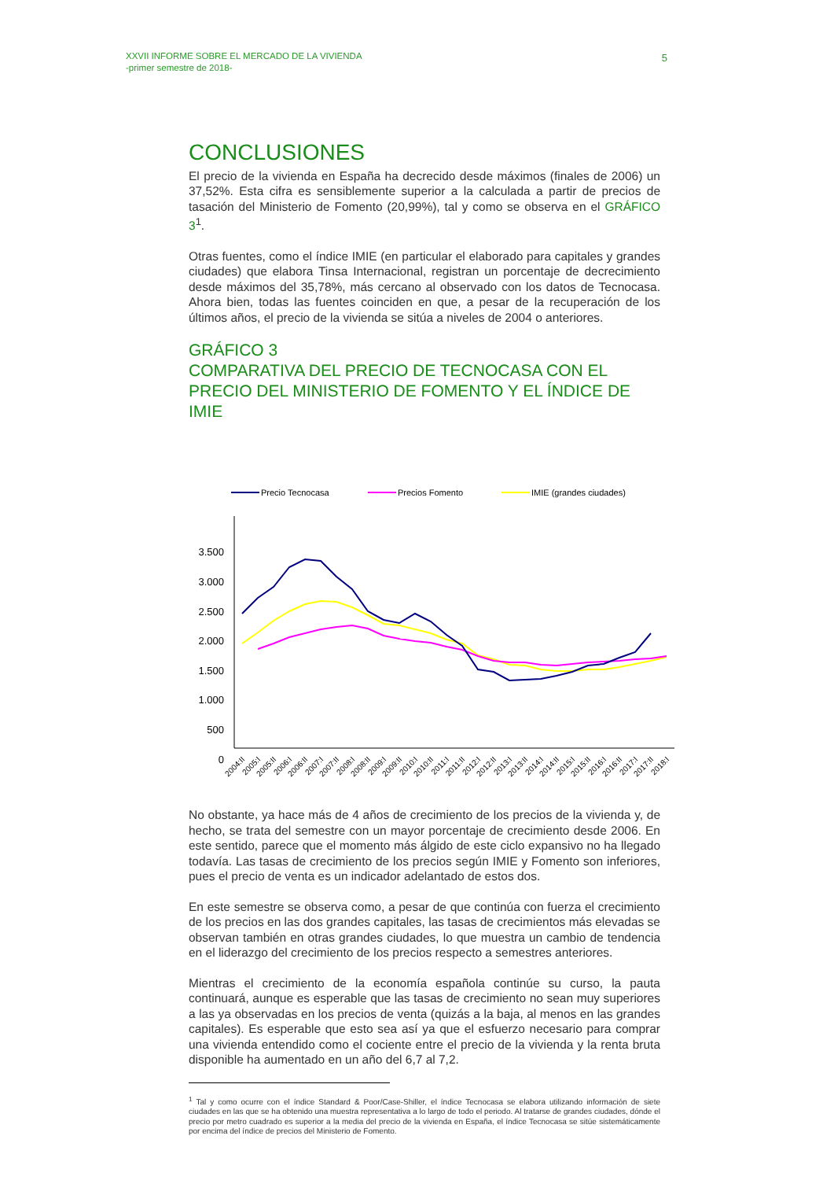XXVII INFORME SOBRE EL MERCADO DE LA VIVIENDA
-primer semestre de 2018-
5
CONCLUSIONES
El precio de la vivienda en España ha decrecido desde máximos (finales de 2006) un 37,52%. Esta cifra es sensiblemente superior a la calculada a partir de precios de tasación del Ministerio de Fomento (20,99%), tal y como se observa en el GRÁFICO 3<sup>1</sup>.
Otras fuentes, como el índice IMIE (en particular el elaborado para capitales y grandes ciudades) que elabora Tinsa Internacional, registran un porcentaje de decrecimiento desde máximos del 35,78%, más cercano al observado con los datos de Tecnocasa. Ahora bien, todas las fuentes coinciden en que, a pesar de la recuperación de los últimos años, el precio de la vivienda se sitúa a niveles de 2004 o anteriores.
GRÁFICO 3
COMPARATIVA DEL PRECIO DE TECNOCASA CON EL PRECIO DEL MINISTERIO DE FOMENTO Y EL ÍNDICE DE IMIE
Precio Tecnocasa
Precios Fomento
IMIE (grandes ciudades)
3.500
3.000
2.500
2.000
1.500
1.000
500
0
2004:II
2005:I
2005:II
2006:I
2006:II
2007:I
2007:II
2008:I
2008:II
2009:I
2009:II
2010:I
2010:II
2011:I
2011:II
2012:I
2012:II
2013:I
2013:II
2014:I
2014:II
2015:I
2015:II
2016:I
2016:II
2017:I
2017:II
2018:I
No obstante, ya hace más de 4 años de crecimiento de los precios de la vivienda y, de hecho, se trata del semestre con un mayor porcentaje de crecimiento desde 2006. En este sentido, parece que el momento más álgido de este ciclo expansivo no ha llegado todavía. Las tasas de crecimiento de los precios según IMIE y Fomento son inferiores, pues el precio de venta es un indicador adelantado de estos dos.
En este semestre se observa como, a pesar de que continúa con fuerza el crecimiento de los precios en las dos grandes capitales, las tasas de crecimientos más elevadas se observan también en otras grandes ciudades, lo que muestra un cambio de tendencia en el liderazgo del crecimiento de los precios respecto a semestres anteriores.
Mientras el crecimiento de la economía española continúe su curso, la pauta continuará, aunque es esperable que las tasas de crecimiento no sean muy superiores a las ya observadas en los precios de venta (quizás a la baja, al menos en las grandes capitales). Es esperable que esto sea así ya que el esfuerzo necesario para comprar una vivienda entendido como el cociente entre el precio de la vivienda y la renta bruta disponible ha aumentado en un año del 6,7 al 7,2.
<sup>1</sup> Tal y como ocurre con el índice Standard & Poor/Case-Shiller, el índice Tecnocasa se elabora utilizando información de siete ciudades en las que se ha obtenido una muestra representativa a lo largo de todo el periodo. Al tratarse de grandes ciudades, dónde el precio por metro cuadrado es superior a la media del precio de la vivienda en España, el índice Tecnocasa se sitúe sistemáticamente por encima del índice de precios del Ministerio de Fomento.